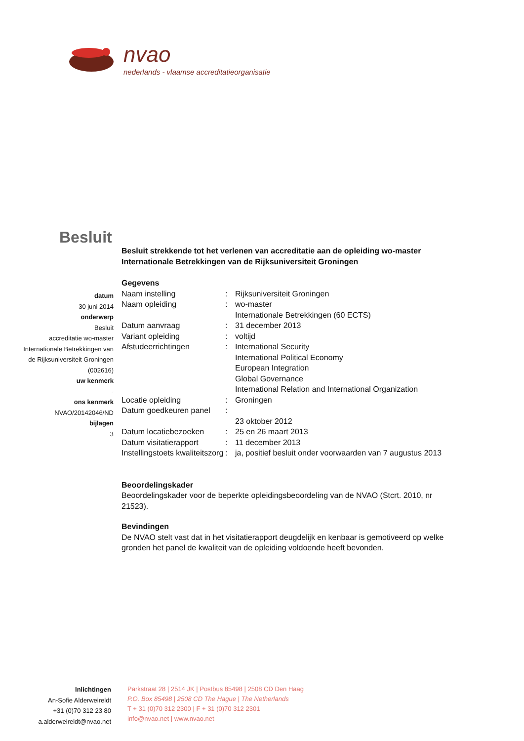nvao
nederlands - vlaamse accreditatieorganisatie
Besluit
Besluit strekkende tot het verlenen van accreditatie aan de opleiding wo-master Internationale Betrekkingen van de Rijksuniversiteit Groningen
Gegevens
| Naam instelling | : | Rijksuniversiteit Groningen |
| Naam opleiding | : | wo-master Internationale Betrekkingen (60 ECTS) |
| Datum aanvraag | : | 31 december 2013 |
| Variant opleiding | : | voltijd |
| Afstudeerrichtingen | : | International Security International Political Economy European Integration Global Governance International Relation and International Organization |
| Locatie opleiding | : | Groningen |
| Datum goedkeuren panel | : | 23 oktober 2012 |
| Datum locatiebezoeken | : | 25 en 26 maart 2013 |
| Datum visitatierapport | : | 11 december 2013 |
| Instellingstoets kwaliteitszorg | : | ja, positief besluit onder voorwaarden van 7 augustus 2013 |
Beoordelingskader
Beoordelingskader voor de beperkte opleidingsbeoordeling van de NVAO (Stcrt. 2010, nr 21523).
Bevindingen
De NVAO stelt vast dat in het visitatierapport deugdelijk en kenbaar is gemotiveerd op welke gronden het panel de kwaliteit van de opleiding voldoende heeft bevonden.
datum
30 juni 2014
onderwerp
Besluit
accreditatie wo-master
Internationale Betrekkingen van
de Rijksuniversiteit Groningen
(002616)
uw kenmerk
-
ons kenmerk
NVAO/20142046/ND
bijlagen
3
Inlichtingen
An-Sofie Alderweireldt
+31 (0)70 312 23 80
a.alderweireldt@nvao.net
Parkstraat 28 | 2514 JK | Postbus 85498 | 2508 CD Den Haag
P.O. Box 85498 | 2508 CD The Hague | The Netherlands
T + 31 (0)70 312 2300 | F + 31 (0)70 312 2301
info@nvao.net | www.nvao.net